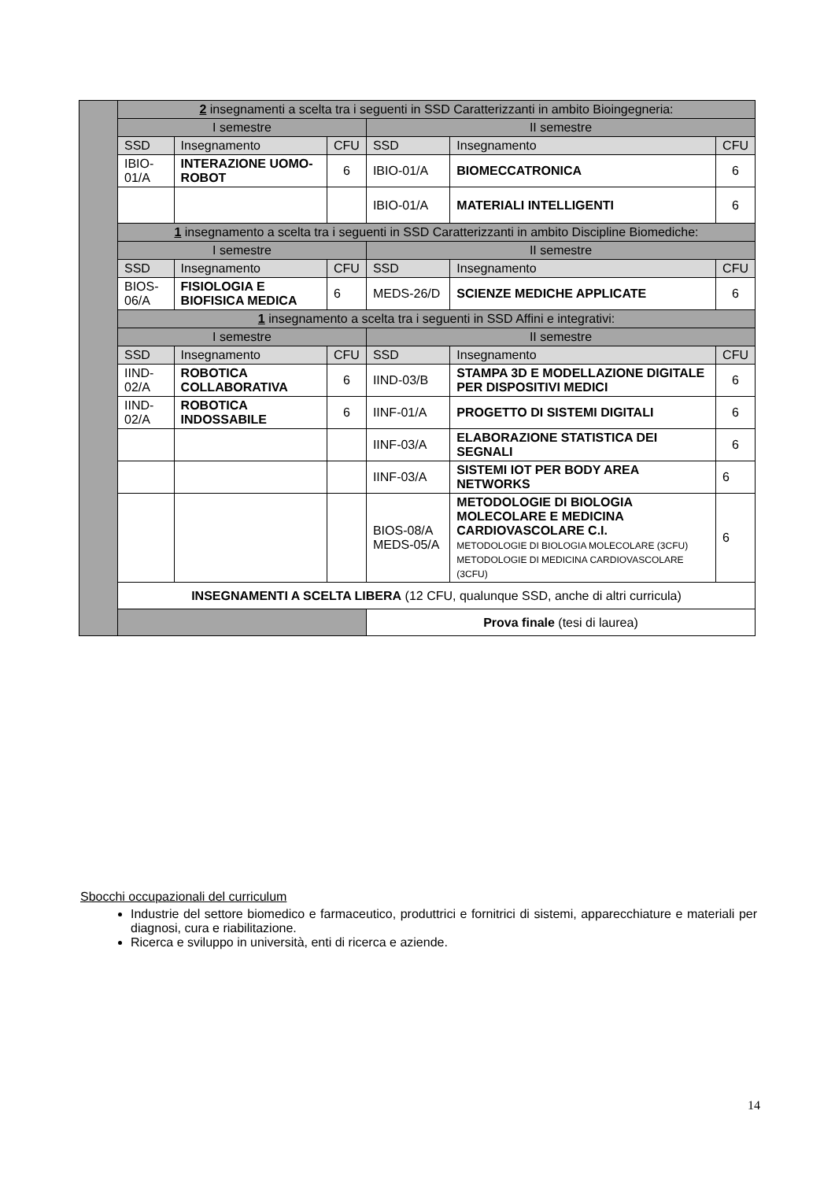| | 2 insegnamenti a scelta tra i seguenti in SSD Caratterizzanti in ambito Bioingegneria: | | | | | |
| | I semestre | | | II semestre | | |
| | SSD | Insegnamento | CFU | SSD | Insegnamento | CFU |
| | IBIO-01/A | INTERAZIONE UOMO-ROBOT | 6 | IBIO-01/A | BIOMECCATRONICA | 6 |
| | | | | IBIO-01/A | MATERIALI INTELLIGENTI | 6 |
| | 1 insegnamento a scelta tra i seguenti in SSD Caratterizzanti in ambito Discipline Biomediche: | | | | | |
| | I semestre | | | II semestre | | |
| | SSD | Insegnamento | CFU | SSD | Insegnamento | CFU |
| | BIOS-06/A | FISIOLOGIA E BIOFISICA MEDICA | 6 | MEDS-26/D | SCIENZE MEDICHE APPLICATE | 6 |
| | 1 insegnamento a scelta tra i seguenti in SSD Affini e integrativi: | | | | | |
| | I semestre | | | II semestre | | |
| | SSD | Insegnamento | CFU | SSD | Insegnamento | CFU |
| | IIND-02/A | ROBOTICA COLLABORATIVA | 6 | IIND-03/B | STAMPA 3D E MODELLAZIONE DIGITALE PER DISPOSITIVI MEDICI | 6 |
| | IIND-02/A | ROBOTICA INDOSSABILE | 6 | IINF-01/A | PROGETTO DI SISTEMI DIGITALI | 6 |
| | | | | IINF-03/A | ELABORAZIONE STATISTICA DEI SEGNALI | 6 |
| | | | | IINF-03/A | SISTEMI IOT PER BODY AREA NETWORKS | 6 |
| | | | | BIOS-08/A MEDS-05/A | METODOLOGIE DI BIOLOGIA MOLECOLARE E MEDICINA CARDIOVASCOLARE C.I. METODOLOGIE DI BIOLOGIA MOLECOLARE (3CFU) METODOLOGIE DI MEDICINA CARDIOVASCOLARE (3CFU) | 6 |
| | INSEGNAMENTI A SCELTA LIBERA (12 CFU, qualunque SSD, anche di altri curricula) | | | | | |
| | | | | Prova finale (tesi di laurea) | | |
Sbocchi occupazionali del curriculum
Industrie del settore biomedico e farmaceutico, produttrici e fornitrici di sistemi, apparecchiature e materiali per diagnosi, cura e riabilitazione.
Ricerca e sviluppo in università, enti di ricerca e aziende.
14